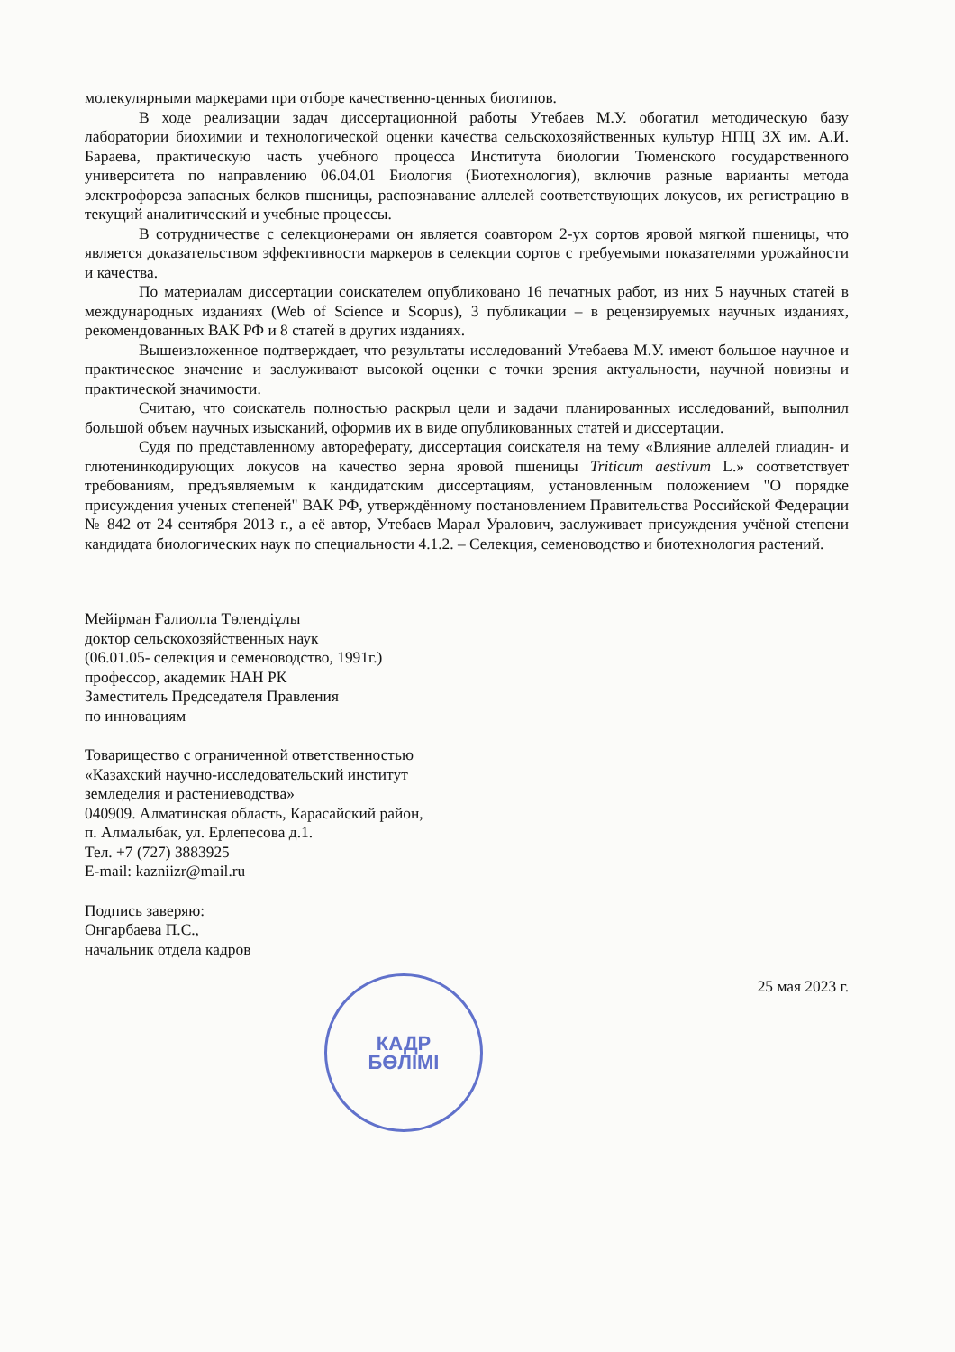молекулярными маркерами при отборе качественно-ценных биотипов.
В ходе реализации задач диссертационной работы Утебаев М.У. обогатил методическую базу лаборатории биохимии и технологической оценки качества сельскохозяйственных культур НПЦ ЗХ им. А.И. Бараева, практическую часть учебного процесса Института биологии Тюменского государственного университета по направлению 06.04.01 Биология (Биотехнология), включив разные варианты метода электрофореза запасных белков пшеницы, распознавание аллелей соответствующих локусов, их регистрацию в текущий аналитический и учебные процессы.
В сотрудничестве с селекционерами он является соавтором 2-ух сортов яровой мягкой пшеницы, что является доказательством эффективности маркеров в селекции сортов с требуемыми показателями урожайности и качества.
По материалам диссертации соискателем опубликовано 16 печатных работ, из них 5 научных статей в международных изданиях (Web of Science и Scopus), 3 публикации – в рецензируемых научных изданиях, рекомендованных ВАК РФ и 8 статей в других изданиях.
Вышеизложенное подтверждает, что результаты исследований Утебаева М.У. имеют большое научное и практическое значение и заслуживают высокой оценки с точки зрения актуальности, научной новизны и практической значимости.
Считаю, что соискатель полностью раскрыл цели и задачи планированных исследований, выполнил большой объем научных изысканий, оформив их в виде опубликованных статей и диссертации.
Судя по представленному автореферату, диссертация соискателя на тему «Влияние аллелей глиадин- и глютенинкодирующих локусов на качество зерна яровой пшеницы Triticum aestivum L.» соответствует требованиям, предъявляемым к кандидатским диссертациям, установленным положением "О порядке присуждения ученых степеней" ВАК РФ, утверждённому постановлением Правительства Российской Федерации № 842 от 24 сентября 2013 г., а её автор, Утебаев Марал Уралович, заслуживает присуждения учёной степени кандидата биологических наук по специальности 4.1.2. – Селекция, семеноводство и биотехнология растений.
Мейірман Ғалиолла Төлендіұлы
доктор сельскохозяйственных наук
(06.01.05- селекция и семеноводство, 1991г.)
профессор, академик НАН РК
Заместитель Председателя Правления
по инновациям
Товарищество с ограниченной ответственностью
«Казахский научно-исследовательский институт
земледелия и растениеводства»
040909. Алматинская область, Карасайский район,
п. Алмалыбак, ул. Ерлепесова д.1.
Тел. +7 (727) 3883925
E-mail: kazniizr@mail.ru
Подпись заверяю:
Онгарбаева П.С.,
начальник отдела кадров
25 мая 2023 г.
КАДР
БӨЛІМІ